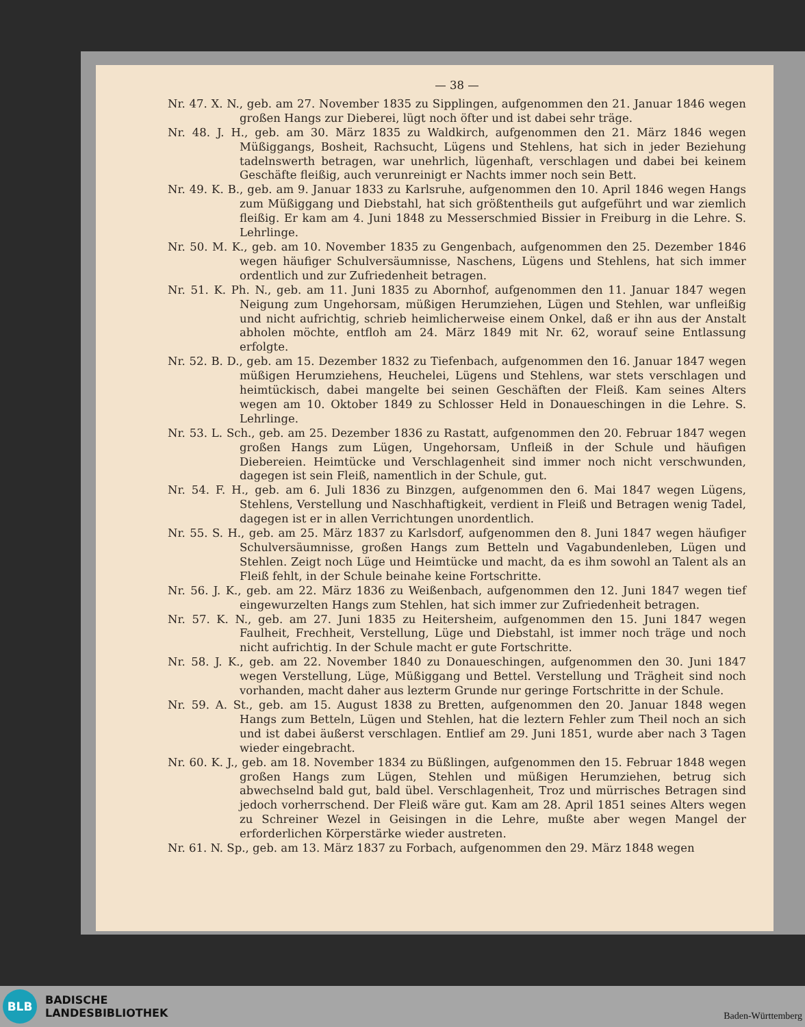— 38 —
Nr. 47. X. N., geb. am 27. November 1835 zu Sipplingen, aufgenommen den 21. Januar 1846 wegen großen Hangs zur Dieberei, lügt noch öfter und ist dabei sehr träge.
Nr. 48. J. H., geb. am 30. März 1835 zu Waldkirch, aufgenommen den 21. März 1846 wegen Müßiggangs, Bosheit, Rachsucht, Lügens und Stehlens, hat sich in jeder Beziehung tadelnswerth betragen, war unehrlich, lügenhaft, verschlagen und dabei bei keinem Geschäfte fleißig, auch verunreinigt er Nachts immer noch sein Bett.
Nr. 49. K. B., geb. am 9. Januar 1833 zu Karlsruhe, aufgenommen den 10. April 1846 wegen Hangs zum Müßiggang und Diebstahl, hat sich größtentheils gut aufgeführt und war ziemlich fleißig. Er kam am 4. Juni 1848 zu Messerschmied Bissier in Freiburg in die Lehre. S. Lehrlinge.
Nr. 50. M. K., geb. am 10. November 1835 zu Gengenbach, aufgenommen den 25. Dezember 1846 wegen häufiger Schulversäumnisse, Naschens, Lügens und Stehlens, hat sich immer ordentlich und zur Zufriedenheit betragen.
Nr. 51. K. Ph. N., geb. am 11. Juni 1835 zu Abornhof, aufgenommen den 11. Januar 1847 wegen Neigung zum Ungehorsam, müßigen Herumziehen, Lügen und Stehlen, war unfleißig und nicht aufrichtig, schrieb heimlicherweise einem Onkel, daß er ihn aus der Anstalt abholen möchte, entfloh am 24. März 1849 mit Nr. 62, worauf seine Entlassung erfolgte.
Nr. 52. B. D., geb. am 15. Dezember 1832 zu Tiefenbach, aufgenommen den 16. Januar 1847 wegen müßigen Herumziehens, Heuchelei, Lügens und Stehlens, war stets verschlagen und heimtückisch, dabei mangelte bei seinen Geschäften der Fleiß. Kam seines Alters wegen am 10. Oktober 1849 zu Schlosser Held in Donaueschingen in die Lehre. S. Lehrlinge.
Nr. 53. L. Sch., geb. am 25. Dezember 1836 zu Rastatt, aufgenommen den 20. Februar 1847 wegen großen Hangs zum Lügen, Ungehorsam, Unfleiß in der Schule und häufigen Diebereien. Heimtücke und Verschlagenheit sind immer noch nicht verschwunden, dagegen ist sein Fleiß, namentlich in der Schule, gut.
Nr. 54. F. H., geb. am 6. Juli 1836 zu Binzgen, aufgenommen den 6. Mai 1847 wegen Lügens, Stehlens, Verstellung und Naschhaftigkeit, verdient in Fleiß und Betragen wenig Tadel, dagegen ist er in allen Verrichtungen unordentlich.
Nr. 55. S. H., geb. am 25. März 1837 zu Karlsdorf, aufgenommen den 8. Juni 1847 wegen häufiger Schulversäumnisse, großen Hangs zum Betteln und Vagabundenleben, Lügen und Stehlen. Zeigt noch Lüge und Heimtücke und macht, da es ihm sowohl an Talent als an Fleiß fehlt, in der Schule beinahe keine Fortschritte.
Nr. 56. J. K., geb. am 22. März 1836 zu Weißenbach, aufgenommen den 12. Juni 1847 wegen tief eingewurzelten Hangs zum Stehlen, hat sich immer zur Zufriedenheit betragen.
Nr. 57. K. N., geb. am 27. Juni 1835 zu Heitersheim, aufgenommen den 15. Juni 1847 wegen Faulheit, Frechheit, Verstellung, Lüge und Diebstahl, ist immer noch träge und noch nicht aufrichtig. In der Schule macht er gute Fortschritte.
Nr. 58. J. K., geb. am 22. November 1840 zu Donaueschingen, aufgenommen den 30. Juni 1847 wegen Verstellung, Lüge, Müßiggang und Bettel. Verstellung und Trägheit sind noch vorhanden, macht daher aus lezterm Grunde nur geringe Fortschritte in der Schule.
Nr. 59. A. St., geb. am 15. August 1838 zu Bretten, aufgenommen den 20. Januar 1848 wegen Hangs zum Betteln, Lügen und Stehlen, hat die leztern Fehler zum Theil noch an sich und ist dabei äußerst verschlagen. Entlief am 29. Juni 1851, wurde aber nach 3 Tagen wieder eingebracht.
Nr. 60. K. J., geb. am 18. November 1834 zu Büßlingen, aufgenommen den 15. Februar 1848 wegen großen Hangs zum Lügen, Stehlen und müßigen Herumziehen, betrug sich abwechselnd bald gut, bald übel. Verschlagenheit, Troz und mürrisches Betragen sind jedoch vorherrschend. Der Fleiß wäre gut. Kam am 28. April 1851 seines Alters wegen zu Schreiner Wezel in Geisingen in die Lehre, mußte aber wegen Mangel der erforderlichen Körperstärke wieder austreten.
Nr. 61. N. Sp., geb. am 13. März 1837 zu Forbach, aufgenommen den 29. März 1848 wegen
BLB
BADISCHE
LANDESBIBLIOTHEK
Baden-Württemberg